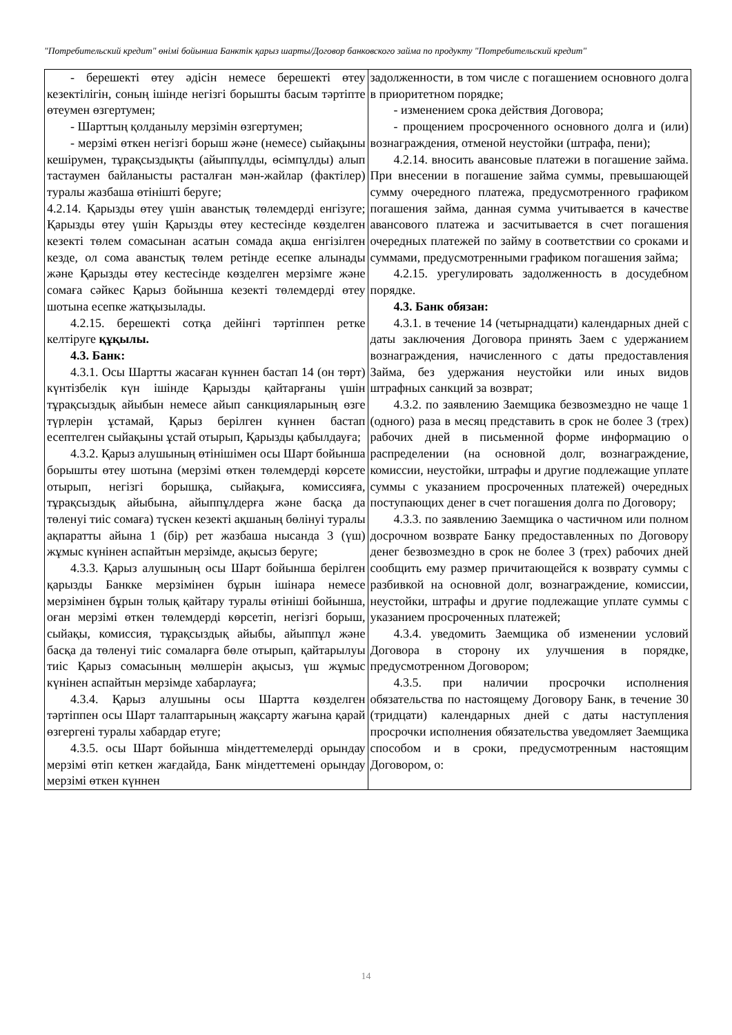"Потребительский кредит" өнімі бойынша Банктік қарыз шарты/Договор банковского займа по продукту "Потребительский кредит"
| - берешекті өтеу әдісін немесе берешекті өтеу кезектілігін, соның ішінде негізгі борышты басым тәртіпте өтеумен өзгертумен; - Шарттың қолданылу мерзімін өзгертумен; - мерзімі өткен негізгі борыш және (немесе) сыйақыны кешірумен, тұрақсыздықты (айыппұлды, өсімпұлды) алып тастаумен байланысты расталған мән-жайлар (фактілер) туралы жазбаша өтінішті беруге; 4.2.14. Қарызды өтеу үшін аванстық төлемдерді енгізуге; Қарызды өтеу үшін Қарызды өтеу кестесінде көзделген кезекті төлем сомасынан асатын сомада ақша енгізілген кезде, ол сома аванстық төлем ретінде есепке алынады және Қарызды өтеу кестесінде көзделген мерзімге және сомаға сәйкес Қарыз бойынша кезекті төлемдерді өтеу шотына есепке жатқызылады. 4.2.15. берешекті сотқа дейінгі тәртіппен ретке келтіруге құқылы. 4.3. Банк: 4.3.1. Осы Шартты жасаған күннен бастап 14 (он төрт) күнтізбелік күн ішінде Қарызды қайтарғаны үшін тұрақсыздық айыбын немесе айып санкцияларының өзге түрлерін ұстамай, Қарыз берілген күннен бастап есептелген сыйақыны ұстай отырып, Қарызды қабылдауға; 4.3.2. Қарыз алушының өтінішімен осы Шарт бойынша борышты өтеу шотына (мерзімі өткен төлемдерді көрсете отырып, негізгі борышқа, сыйақыға, комиссияға, тұрақсыздық айыбына, айыппұлдерға және басқа да төленуі тиіс сомаға) түскен кезекті ақшаның бөлінуі туралы ақпаратты айына 1 (бір) рет жазбаша нысанда 3 (үш) жұмыс күнінен аспайтын мерзімде, ақысыз беруге; 4.3.3. Қарыз алушының осы Шарт бойынша берілген қарызды Банкке мерзімінен бұрын ішінара немесе мерзімінен бұрын толық қайтару туралы өтініші бойынша, оған мерзімі өткен төлемдерді көрсетіп, негізгі борыш, сыйақы, комиссия, тұрақсыздық айыбы, айыппұл және басқа да төленуі тиіс сомаларға бөле отырып, қайтарылуы тиіс Қарыз сомасының мөлшерін ақысыз, үш жұмыс күнінен аспайтын мерзімде хабарлауға; 4.3.4. Қарыз алушыны осы Шартта көзделген тәртіппен осы Шарт талаптарының жақсарту жағына қарай өзгергені туралы хабардар етуге; 4.3.5. осы Шарт бойынша міндеттемелерді орындау мерзімі өтіп кеткен жағдайда, Банк міндеттемені орындау мерзімі өткен күннен | задолженности, в том числе с погашением основного долга в приоритетном порядке; - изменением срока действия Договора; - прощением просроченного основного долга и (или) вознаграждения, отменой неустойки (штрафа, пени); 4.2.14. вносить авансовые платежи в погашение займа. При внесении в погашение займа суммы, превышающей сумму очередного платежа, предусмотренного графиком погашения займа, данная сумма учитывается в качестве авансового платежа и засчитывается в счет погашения очередных платежей по займу в соответствии со сроками и суммами, предусмотренными графиком погашения займа; 4.2.15. урегулировать задолженность в досудебном порядке. 4.3. Банк обязан: 4.3.1. в течение 14 (четырнадцати) календарных дней с даты заключения Договора принять Заем с удержанием вознаграждения, начисленного с даты предоставления Займа, без удержания неустойки или иных видов штрафных санкций за возврат; 4.3.2. по заявлению Заемщика безвозмездно не чаще 1 (одного) раза в месяц представить в срок не более 3 (трех) рабочих дней в письменной форме информацию о распределении (на основной долг, вознаграждение, комиссии, неустойки, штрафы и другие подлежащие уплате суммы с указанием просроченных платежей) очередных поступающих денег в счет погашения долга по Договору; 4.3.3. по заявлению Заемщика о частичном или полном досрочном возврате Банку предоставленных по Договору денег безвозмездно в срок не более 3 (трех) рабочих дней сообщить ему размер причитающейся к возврату суммы с разбивкой на основной долг, вознаграждение, комиссии, неустойки, штрафы и другие подлежащие уплате суммы с указанием просроченных платежей; 4.3.4. уведомить Заемщика об изменении условий Договора в сторону их улучшения в порядке, предусмотренном Договором; 4.3.5. при наличии просрочки исполнения обязательства по настоящему Договору Банк, в течение 30 (тридцати) календарных дней с даты наступления просрочки исполнения обязательства уведомляет Заемщика способом и в сроки, предусмотренным настоящим Договором, о: |
14